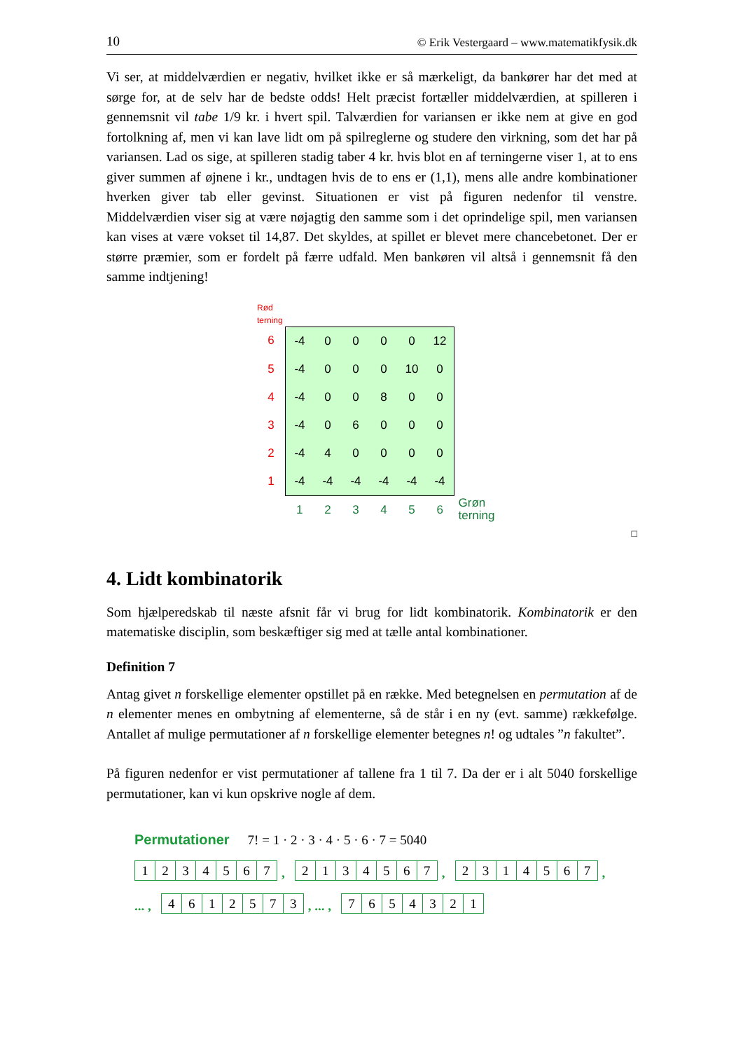10 © Erik Vestergaard – www.matematikfysik.dk
Vi ser, at middelværdien er negativ, hvilket ikke er så mærkeligt, da bankører har det med at sørge for, at de selv har de bedste odds! Helt præcist fortæller middelværdien, at spilleren i gennemsnit vil tabe 1/9 kr. i hvert spil. Talværdien for variansen er ikke nem at give en god fortolkning af, men vi kan lave lidt om på spilreglerne og studere den virkning, som det har på variansen. Lad os sige, at spilleren stadig taber 4 kr. hvis blot en af terningerne viser 1, at to ens giver summen af øjnene i kr., undtagen hvis de to ens er (1,1), mens alle andre kombinationer hverken giver tab eller gevinst. Situationen er vist på figuren nedenfor til venstre. Middelværdien viser sig at være nøjagtig den samme som i det oprindelige spil, men variansen kan vises at være vokset til 14,87. Det skyldes, at spillet er blevet mere chancebetonet. Der er større præmier, som er fordelt på færre udfald. Men bankøren vil altså i gennemsnit få den samme indtjening!
Rød
terning
| 6 | -4 | 0 | 0 | 0 | 0 | 12 | |
| 5 | -4 | 0 | 0 | 0 | 10 | 0 | |
| 4 | -4 | 0 | 0 | 8 | 0 | 0 | |
| 3 | -4 | 0 | 6 | 0 | 0 | 0 | |
| 2 | -4 | 4 | 0 | 0 | 0 | 0 | |
| 1 | -4 | -4 | -4 | -4 | -4 | -4 | |
| | 1 | 2 | 3 | 4 | 5 | 6 | Grøn terning |
□
4. Lidt kombinatorik
Som hjælperedskab til næste afsnit får vi brug for lidt kombinatorik. Kombinatorik er den matematiske disciplin, som beskæftiger sig med at tælle antal kombinationer.
Definition 7
Antag givet n forskellige elementer opstillet på en række. Med betegnelsen en permutation af de n elementer menes en ombytning af elementerne, så de står i en ny (evt. samme) rækkefølge. Antallet af mulige permutationer af n forskellige elementer betegnes n! og udtales ”n fakultet”.
På figuren nedenfor er vist permutationer af tallene fra 1 til 7. Da der er i alt 5040 forskellige permutationer, kan vi kun opskrive nogle af dem.
Permutationer 7! = 1 · 2 · 3 · 4 · 5 · 6 · 7 = 5040
1234567, 2134567, 2314567,
... , 4612573, ... , 7654321